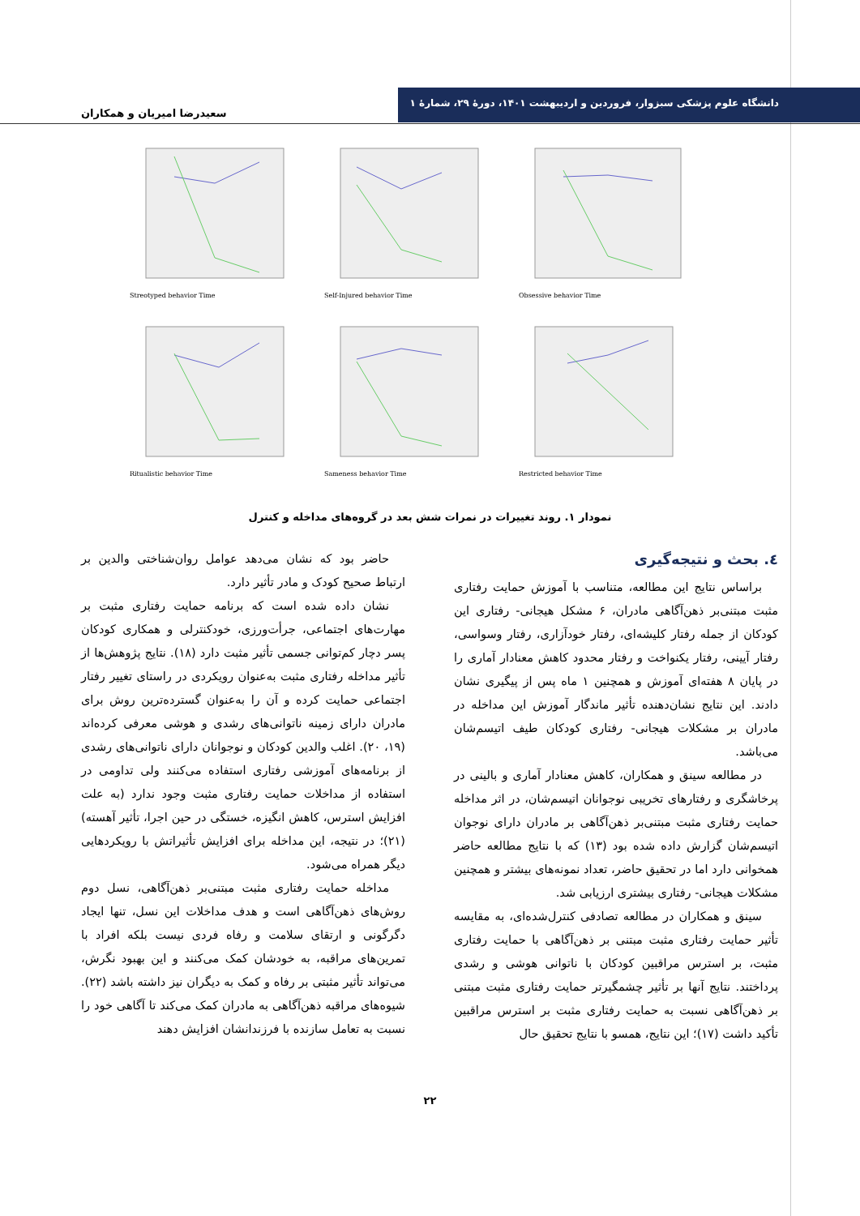دانشگاه علوم پزشکی سبزوار، فروردین و اردیبهشت ۱۴۰۱، دورهٔ ۲۹، شمارهٔ ۱
سعیدرضا امیریان و همکاران
Streotyped behavior Time
Self-Injured behavior Time
Obsessive behavior Time
Ritualistic behavior Time
Sameness behavior Time
Restricted behavior Time
نمودار ۱. روند تغییرات در نمرات شش بعد در گروه‌های مداخله و کنترل
٤. بحث و نتیجه‌گیری
براساس نتایج این مطالعه، متناسب با آموزش حمایت رفتاری مثبت مبتنی‌بر ذهن‌آگاهی مادران، ۶ مشکل هیجانی- رفتاری این کودکان از جمله رفتار کلیشه‌ای، رفتار خودآزاری، رفتار وسواسی، رفتار آیینی، رفتار یکنواخت و رفتار محدود کاهش معنادار آماری را در پایان ۸ هفته‌ای آموزش و همچنین ۱ ماه پس از پیگیری نشان دادند. این نتایج نشان‌دهنده تأثیر ماندگار آموزش این مداخله در مادران بر مشکلات هیجانی- رفتاری کودکان طیف اتیسم‌شان می‌باشد.
در مطالعه سینق و همکاران، کاهش معنادار آماری و بالینی در پرخاشگری و رفتارهای تخریبی نوجوانان اتیسم‌شان، در اثر مداخله حمایت رفتاری مثبت مبتنی‌بر ذهن‌آگاهی بر مادران دارای نوجوان اتیسم‌شان گزارش داده شده بود (۱۳) که با نتایج مطالعه حاضر همخوانی دارد اما در تحقیق حاضر، تعداد نمونه‌های بیشتر و همچنین مشکلات هیجانی- رفتاری بیشتری ارزیابی شد.
سینق و همکاران در مطالعه تصادفی کنترل‌شده‌ای، به مقایسه تأثیر حمایت رفتاری مثبت مبتنی بر ذهن‌آگاهی با حمایت رفتاری مثبت، بر استرس مراقبین کودکان با ناتوانی هوشی و رشدی پرداختند. نتایج آنها بر تأثیر چشمگیرتر حمایت رفتاری مثبت مبتنی بر ذهن‌آگاهی نسبت به حمایت رفتاری مثبت بر استرس مراقبین تأکید داشت (۱۷)؛ این نتایج، همسو با نتایج تحقیق حال
حاضر بود که نشان می‌دهد عوامل روان‌شناختی والدین بر ارتباط صحیح کودک و مادر تأثیر دارد.
نشان داده شده است که برنامه حمایت رفتاری مثبت بر مهارت‌های اجتماعی، جرأت‌ورزی، خودکنترلی و همکاری کودکان پسر دچار کم‌توانی جسمی تأثیر مثبت دارد (۱۸). نتایج پژوهش‌ها از تأثیر مداخله رفتاری مثبت به‌عنوان رویکردی در راستای تغییر رفتار اجتماعی حمایت کرده و آن را به‌عنوان گسترده‌ترین روش برای مادران دارای زمینه ناتوانی‌های رشدی و هوشی معرفی کرده‌اند (۱۹، ۲۰). اغلب والدین کودکان و نوجوانان دارای ناتوانی‌های رشدی از برنامه‌های آموزشی رفتاری استفاده می‌کنند ولی تداومی در استفاده از مداخلات حمایت رفتاری مثبت وجود ندارد (به علت افزایش استرس، کاهش انگیزه، خستگی در حین اجرا، تأثیر آهسته) (۲۱)؛ در نتیجه، این مداخله برای افزایش تأثیراتش با رویکردهایی دیگر همراه می‌شود.
مداخله حمایت رفتاری مثبت مبتنی‌بر ذهن‌آگاهی، نسل دوم روش‌های ذهن‌آگاهی است و هدف مداخلات این نسل، تنها ایجاد دگرگونی و ارتقای سلامت و رفاه فردی نیست بلکه افراد با تمرین‌های مراقبه، به خودشان کمک می‌کنند و این بهبود نگرش، می‌تواند تأثیر مثبتی بر رفاه و کمک به دیگران نیز داشته باشد (۲۲). شیوه‌های مراقبه ذهن‌آگاهی به مادران کمک می‌کند تا آگاهی خود را نسبت به تعامل سازنده با فرزندانشان افزایش دهند
۲۲